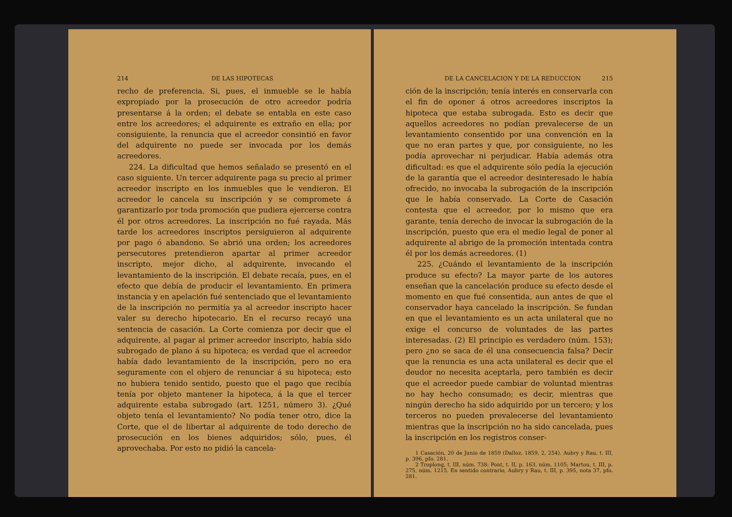214 DE LAS HIPOTECAS
recho de preferencia. Si, pues, el inmueble se le había expropiado por la prosecución de otro acreedor podría presentarse á la orden; el debate se entabla en este caso entre los acreedores; el adquirente es extraño en ella; por consiguiente, la renuncia que el acreedor consintió en favor del adquirente no puede ser invocada por los demás acreedores.
224. La dificultad que hemos señalado se presentó en el caso siguiente. Un tercer adquirente paga su precio al primer acreedor inscripto en los inmuebles que le vendieron. El acreedor le cancela su inscripción y se compromete á garantizarlo por toda promoción que pudiera ejercerse contra él por otros acreedores. La inscripción no fué rayada. Más tarde los acreedores inscriptos persiguieron al adquirente por pago ó abandono. Se abrió una orden; los acreedores persecutores pretendieron apartar al primer acreedor inscripto, mejor dicho, al adquirente, invocando el levantamiento de la inscripción. El debate recaía, pues, en el efecto que debía de producir el levantamiento. En primera instancia y en apelación fué sentenciado que el levantamiento de la inscripción no permitía ya al acreedor inscripto hacer valer su derecho hipotecario. En el recurso recayó una sentencia de casación. La Corte comienza por decir que el adquirente, al pagar al primer acreedor inscripto, había sido subrogado de plano á su hipoteca; es verdad que el acreedor había dado levantamiento de la inscripción, pero no era seguramente con el objero de renunciar á su hipoteca; esto no hubiera tenido sentido, puesto que el pago que recibía tenía por objeto mantener la hipoteca, á la que el tercer adquirente estaba subrogado (art. 1251, número 3). ¿Qué objeto tenía el levantamiento? No podía tener otro, dice la Corte, que el de libertar al adquirente de todo derecho de prosecución en los bienes adquiridos; sólo, pues, él aprovechaba. Por esto no pidió la cancela-
DE LA CANCELACION Y DE LA REDUCCION 215
ción de la inscripción; tenía interés en conservarla con el fin de oponer á otros acreedores inscriptos la hipoteca que estaba subrogada. Esto es decir que aquellos acreedores no podían prevalecerse de un levantamiento consentido por una convención en la que no eran partes y que, por consiguiente, no les podía aprovechar ni perjudicar. Había además otra dificultad: es que el adquirente sólo pedía la ejecución de la garantía que el acreedor desinteresado le había ofrecido, no invocaba la subrogación de la inscripción que le había conservado. La Corte de Casación contesta que el acreedor, por lo mismo que era garante, tenía derecho de invocar la subrogación de la inscripción, puesto que era el medio legal de poner al adquirente al abrigo de la promoción intentada contra él por los demás acreedores. (1)
225. ¿Cuándo el levantamiento de la inscripción produce su efecto? La mayor parte de los autores enseñan que la cancelación produce su efecto desde el momento en que fué consentida, aun antes de que el conservador haya cancelado la inscripción. Se fundan en que el levantamiento es un acta unilateral que no exige el concurso de voluntades de las partes interesadas. (2) El principio es verdadero (núm. 153); pero ¿no se saca de él una consecuencia falsa? Decir que la renuncia es una acta unilateral es decir que el deudor no necesita aceptarla, pero también es decir que el acreedor puede cambiar de voluntad mientras no hay hecho consumado; es decir, mientras que ningún derecho ha sido adquirido por un tercero; y los terceros no pueden prevalecerse del levantamiento mientras que la inscripción no ha sido cancelada, pues la inscripción en los registros conser-
1 Casación, 20 de Junio de 1859 (Dalloz, 1859, 2, 254). Aubry y Rau, t. III, p. 396, pfo. 281.
2 Troplong, t. III, núm. 738: Pont, t. II, p. 163, núm. 1105; Martou, t. III, p. 275, núm. 1215. En sentido contrario, Aubry y Rau, t. III, p. 395, nota 37, pfo. 281.